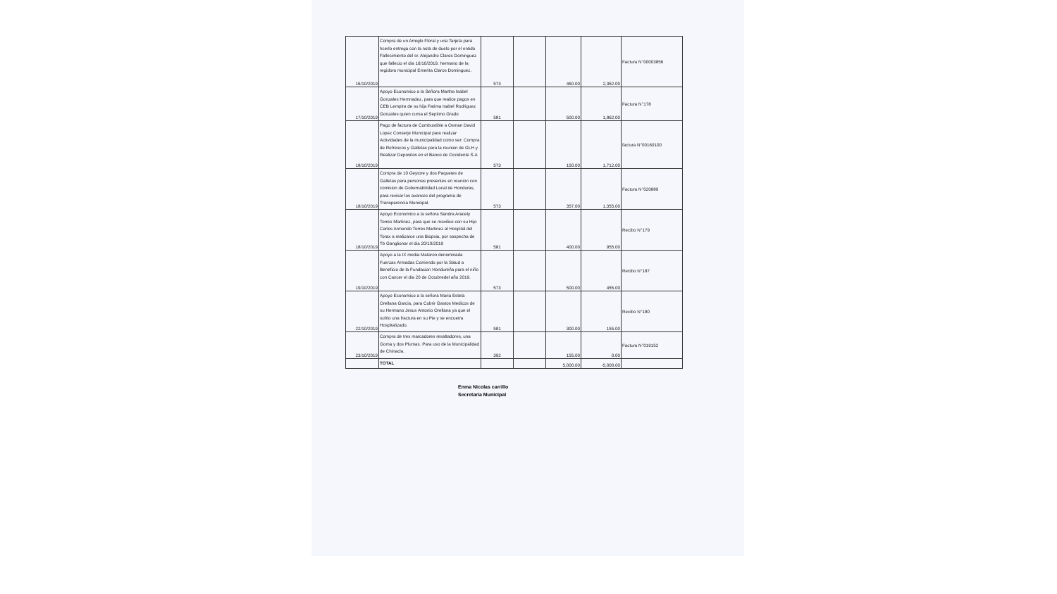| 16/10/2019 | Compra de un Arreglo Floral y una Tarjeta para hcerlo entrega con la nota de duelo por el entido Fallecimiento del sr. Alejandro Claros Dominguez que fallecio el dia 16/10/2019. hermano de la regidora municipal Emerita Claros Dominguez. | 573 | | 460.00 | 2,362.00 | Factura N°00003856 |
| 17/10/2019 | Apoyo Economico a la Señora Martha Isabel Gonzales Hernnadez, para que realice pagos en CEB Lempira de su hija Fatima Isabel Rodriguez Gonzales quien cursa el Septimo Grado | 581 | | 500.00 | 1,862.00 | Factura N°178 |
| 18/10/2019 | Pago de factura de Combustible a Osman David Lopez Conserje Municipal para realizar Actividades de la municipalidad como ser: Compra de Refrescos y Galletas para la reunion de GLH y Realizar Depositos en el Banco de Occidente S.A | 573 | | 150.00 | 1,712.00 | factura N°00160100 |
| 18/10/2019 | Compra de 10 Geytore y dos Paquetes de Galletas para personas presentes en reunion con comision de Gobernabilidad Local de Honduras, para revisar los avances del programa de Transparencia Municipal. | 573 | | 357.00 | 1,355.00 | Factura N°020889 |
| 18/10/2019 | Apoyo Economico a la señora Sandra Aracely Torres Martinez, para que se movilice con su Hijo Carlos Armando Torres Martinez al Hospital del Torax a realizarce una Biopsia, por sospecha de Tb Ganglionar el dia 20/10/2019 | 581 | | 400.00 | 955.00 | Recibo N°179 |
| 19/10/2019 | Apoyo a la IX media Mataron denominada Fuerzas Armadas Corriendo por la Salud a Beneficio de la Fundacion Hondureña para el niño con Cancer el dia 20 de Octubredel año 2019. | 573 | | 500.00 | 455.00 | Recibo N°187 |
| 22/10/2019 | Apoyo Economico a la señora Maria Estela Orellana Garcia, para Cubrir Gastos Medicos de su Hermano Jesus Antonio Orellana ya que el sufrio una fractura en su Pie y se encuetra Hospitalizado. | 581 | | 300.00 | 155.00 | Recibo N°180 |
| 23/10/2019 | Compra de tres marcadores resaltadores, una Goma y dos Plumas. Para uso de la Municipalidad de Chinacla. | 392 | | 155.00 | 0.00 | Factura N°019152 |
| | TOTAL | | | 5,000.00 | -5,000.00 | |
Enma Nicolas carrillo
Secretaria Municipal